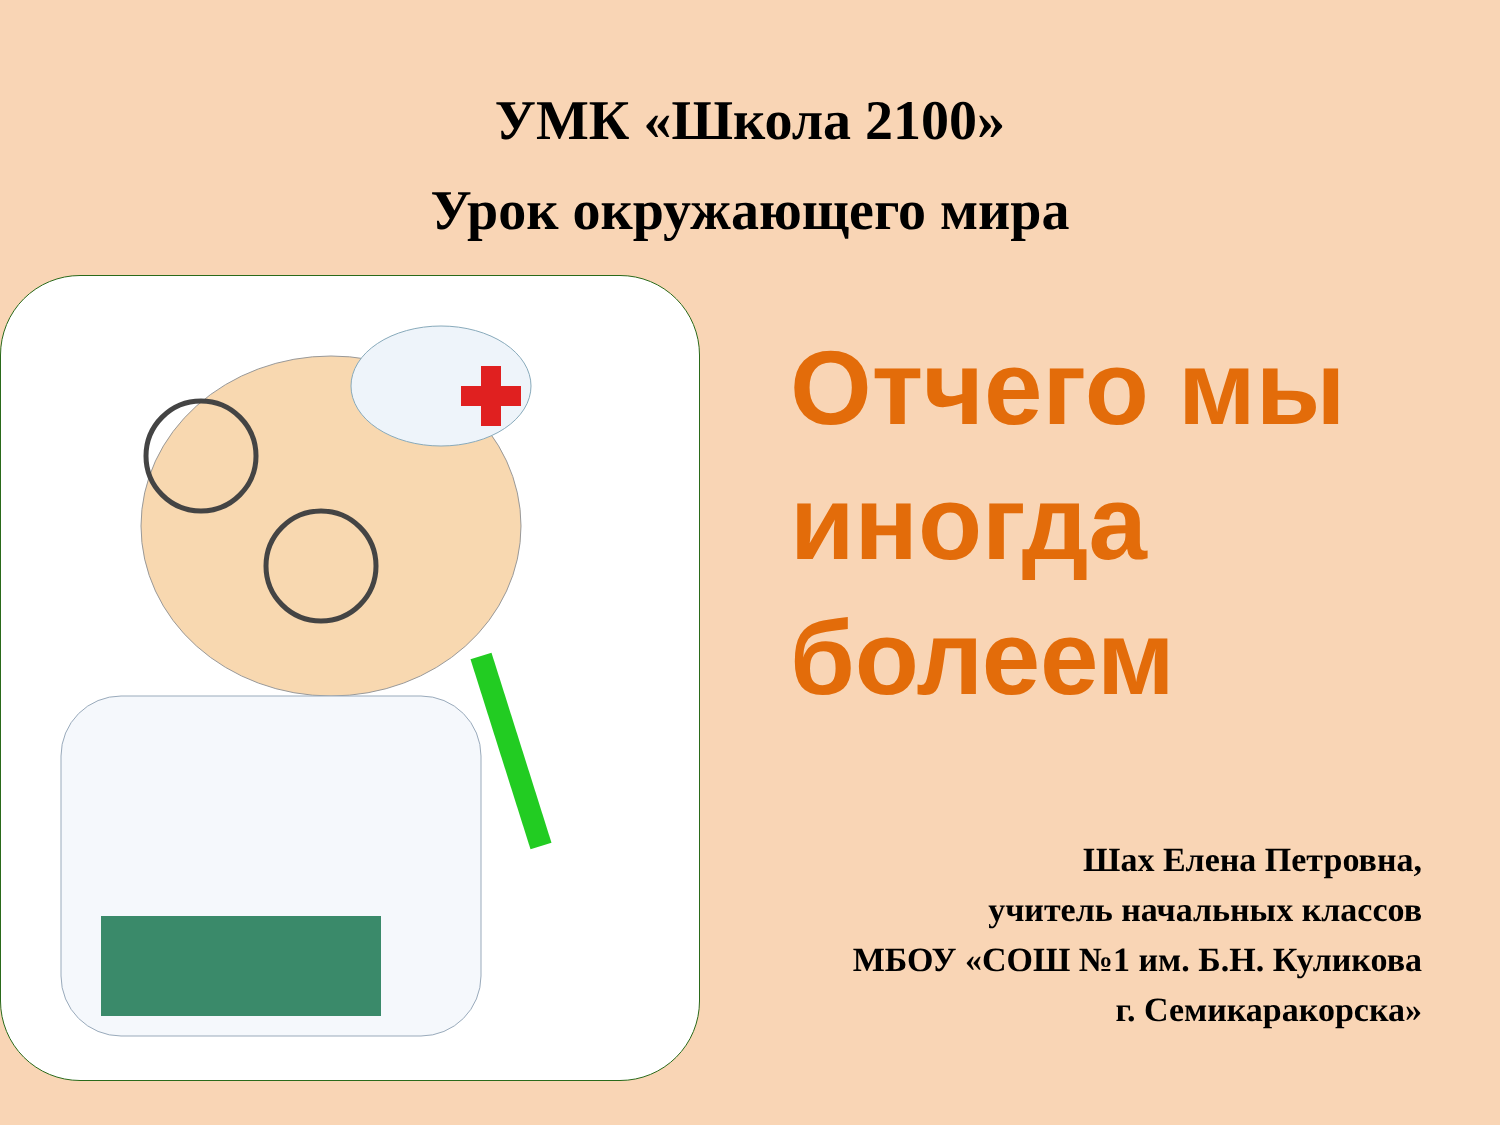УМК «Школа 2100»
Урок окружающего мира
Отчего мы иногда болеем
Шах Елена Петровна,
учитель начальных классов
МБОУ «СОШ №1 им. Б.Н. Куликова
г. Семикаракорска»